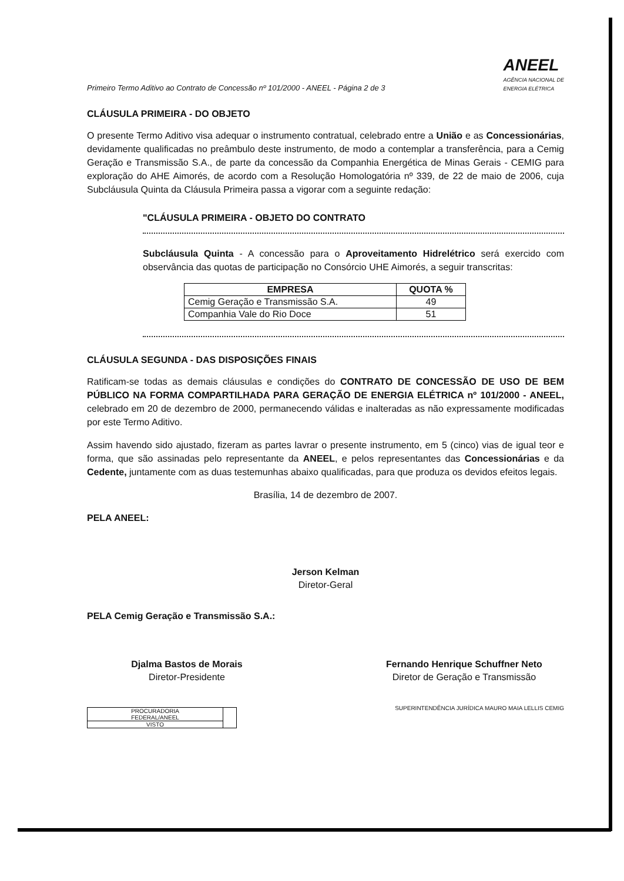Primeiro Termo Aditivo ao Contrato de Concessão nº 101/2000 - ANEEL - Página 2 de 3 ANEEL
AGÊNCIA NACIONAL DE
ENERGIA ELÉTRICA
CLÁUSULA PRIMEIRA - DO OBJETO
O presente Termo Aditivo visa adequar o instrumento contratual, celebrado entre a União e as Concessionárias, devidamente qualificadas no preâmbulo deste instrumento, de modo a contemplar a transferência, para a Cemig Geração e Transmissão S.A., de parte da concessão da Companhia Energética de Minas Gerais - CEMIG para exploração do AHE Aimorés, de acordo com a Resolução Homologatória nº 339, de 22 de maio de 2006, cuja Subcláusula Quinta da Cláusula Primeira passa a vigorar com a seguinte redação:
"CLÁUSULA PRIMEIRA - OBJETO DO CONTRATO
Subcláusula Quinta - A concessão para o Aproveitamento Hidrelétrico será exercido com observância das quotas de participação no Consórcio UHE Aimorés, a seguir transcritas:
| EMPRESA | QUOTA % |
| --- | --- |
| Cemig Geração e Transmissão S.A. | 49 |
| Companhia Vale do Rio Doce | 51 |
CLÁUSULA SEGUNDA - DAS DISPOSIÇÕES FINAIS
Ratificam-se todas as demais cláusulas e condições do CONTRATO DE CONCESSÃO DE USO DE BEM PÚBLICO NA FORMA COMPARTILHADA PARA GERAÇÃO DE ENERGIA ELÉTRICA nº 101/2000 - ANEEL, celebrado em 20 de dezembro de 2000, permanecendo válidas e inalteradas as não expressamente modificadas por este Termo Aditivo.
Assim havendo sido ajustado, fizeram as partes lavrar o presente instrumento, em 5 (cinco) vias de igual teor e forma, que são assinadas pelo representante da ANEEL, e pelos representantes das Concessionárias e da Cedente, juntamente com as duas testemunhas abaixo qualificadas, para que produza os devidos efeitos legais.
Brasília, 14 de dezembro de 2007.
PELA ANEEL:
Jerson Kelman
Diretor-Geral
PELA Cemig Geração e Transmissão S.A.:
Djalma Bastos de Morais
Diretor-Presidente
Fernando Henrique Schuffner Neto
Diretor de Geração e Transmissão
| PROCURADORIA FEDERAL/ANEEL | |
| VISTO | |
SUPERINTENDÊNCIA JURÍDICA MAURO MAIA LELLIS CEMIG